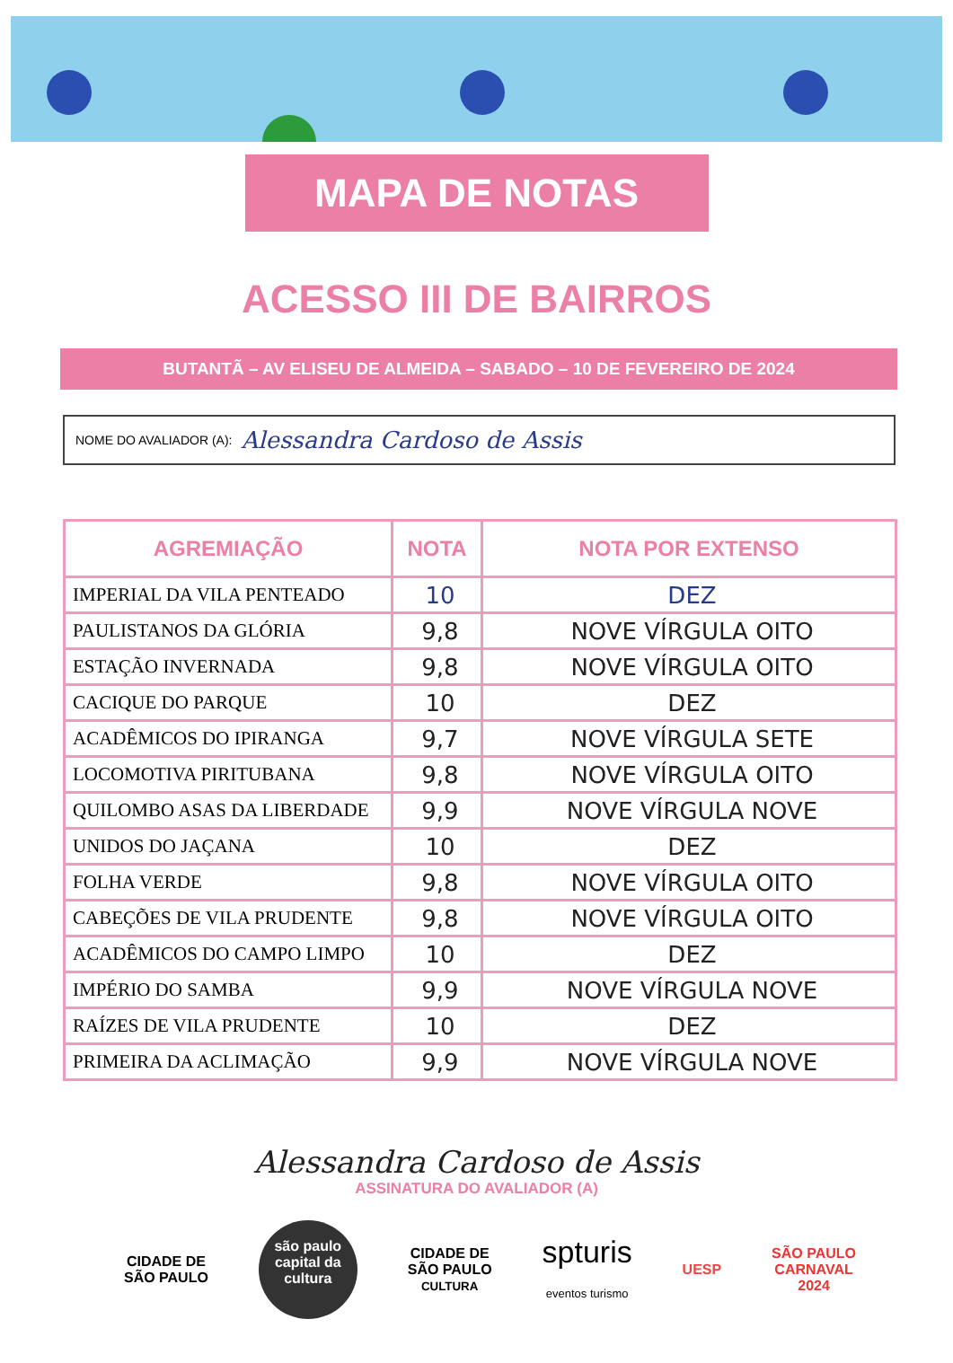MAPA DE NOTAS
ACESSO III DE BAIRROS
BUTANTÃ – AV ELISEU DE ALMEIDA – SABADO – 10 DE FEVEREIRO DE 2024
NOME DO AVALIADOR (A): Alessandra Cardoso de Assis
| AGREMIAÇÃO | NOTA | NOTA POR EXTENSO |
| --- | --- | --- |
| IMPERIAL DA VILA PENTEADO | 10 | DEZ |
| PAULISTANOS DA GLÓRIA | 9,8 | NOVE VÍRGULA OITO |
| ESTAÇÃO INVERNADA | 9,8 | NOVE VÍRGULA OITO |
| CACIQUE DO PARQUE | 10 | DEZ |
| ACADÊMICOS DO IPIRANGA | 9,7 | NOVE VÍRGULA SETE |
| LOCOMOTIVA PIRITUBANA | 9,8 | NOVE VÍRGULA OITO |
| QUILOMBO ASAS DA LIBERDADE | 9,9 | NOVE VÍRGULA NOVE |
| UNIDOS DO JAÇANA | 10 | DEZ |
| FOLHA VERDE | 9,8 | NOVE VÍRGULA OITO |
| CABEÇÕES DE VILA PRUDENTE | 9,8 | NOVE VÍRGULA OITO |
| ACADÊMICOS DO CAMPO LIMPO | 10 | DEZ |
| IMPÉRIO DO SAMBA | 9,9 | NOVE VÍRGULA NOVE |
| RAÍZES DE VILA PRUDENTE | 10 | DEZ |
| PRIMEIRA DA ACLIMAÇÃO | 9,9 | NOVE VÍRGULA NOVE |
Alessandra Cardoso de Assis
ASSINATURA DO AVALIADOR (A)
CIDADE DE
SÃO PAULO
são paulo
capital da cultura
CIDADE DE
SÃO PAULO
CULTURA
spturis
eventos turismo
UESP
SÃO PAULO
CARNAVAL
2024